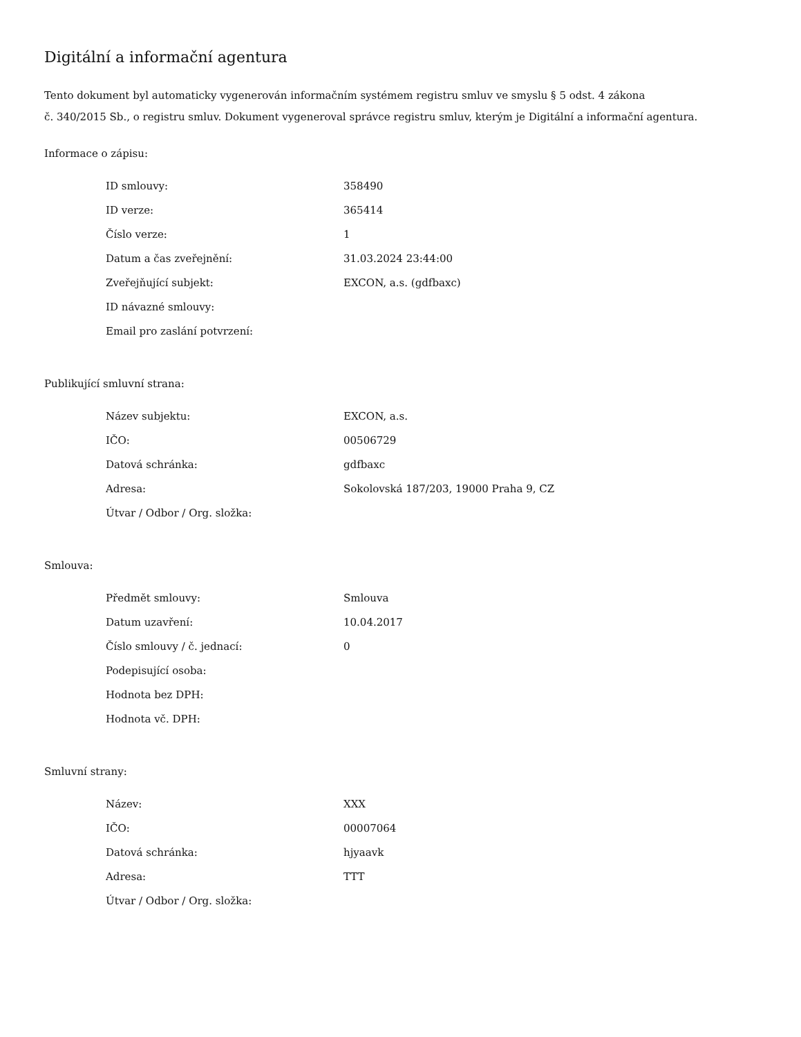Digitální a informační agentura
Tento dokument byl automaticky vygenerován informačním systémem registru smluv ve smyslu § 5 odst. 4 zákona
č. 340/2015 Sb., o registru smluv. Dokument vygeneroval správce registru smluv, kterým je Digitální a informační agentura.
Informace o zápisu:
| ID smlouvy: | 358490 |
| ID verze: | 365414 |
| Číslo verze: | 1 |
| Datum a čas zveřejnění: | 31.03.2024 23:44:00 |
| Zveřejňující subjekt: | EXCON, a.s. (gdfbaxc) |
| ID návazné smlouvy: | |
| Email pro zaslání potvrzení: | |
Publikující smluvní strana:
| Název subjektu: | EXCON, a.s. |
| IČO: | 00506729 |
| Datová schránka: | gdfbaxc |
| Adresa: | Sokolovská 187/203, 19000 Praha 9, CZ |
| Útvar / Odbor / Org. složka: | |
Smlouva:
| Předmět smlouvy: | Smlouva |
| Datum uzavření: | 10.04.2017 |
| Číslo smlouvy / č. jednací: | 0 |
| Podepisující osoba: | |
| Hodnota bez DPH: | |
| Hodnota vč. DPH: | |
Smluvní strany:
| Název: | XXX |
| IČO: | 00007064 |
| Datová schránka: | hjyaavk |
| Adresa: | TTT |
| Útvar / Odbor / Org. složka: | |